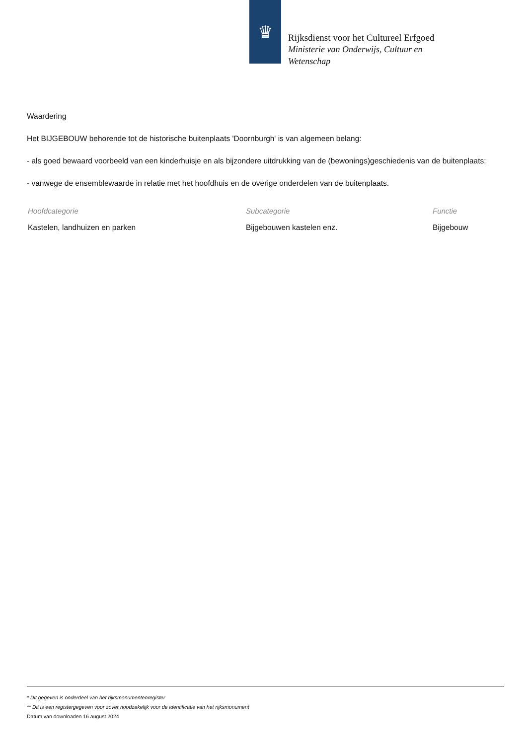♛
Rijksdienst voor het Cultureel Erfgoed
Ministerie van Onderwijs, Cultuur en
Wetenschap
Waardering
Het BIJGEBOUW behorende tot de historische buitenplaats 'Doornburgh' is van algemeen belang:
- als goed bewaard voorbeeld van een kinderhuisje en als bijzondere uitdrukking van de (bewonings)geschiedenis van de buitenplaats;
- vanwege de ensemblewaarde in relatie met het hoofdhuis en de overige onderdelen van de buitenplaats.
| Hoofdcategorie | Subcategorie | Functie |
| --- | --- | --- |
| Kastelen, landhuizen en parken | Bijgebouwen kastelen enz. | Bijgebouw |
* Dit gegeven is onderdeel van het rijksmonumentenregister
** Dit is een registergegeven voor zover noodzakelijk voor de identificatie van het rijksmonument
Datum van downloaden 16 august 2024